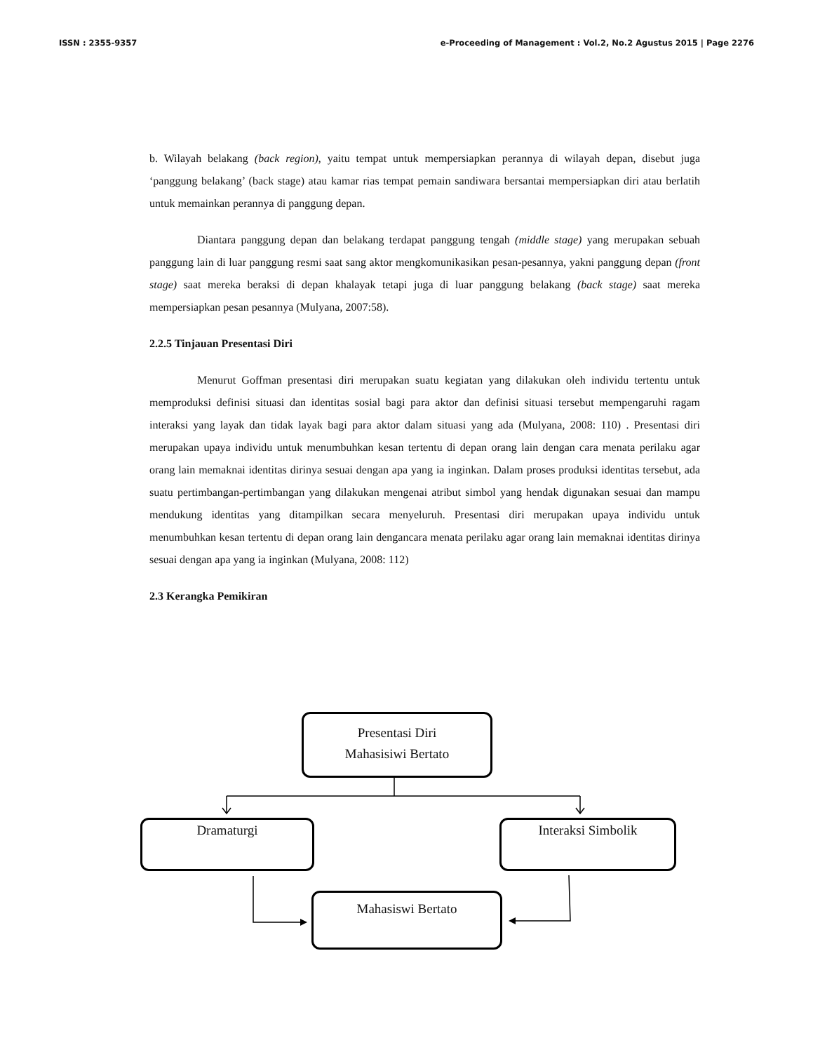ISSN : 2355-9357 e-Proceeding of Management : Vol.2, No.2 Agustus 2015 | Page 2276
b. Wilayah belakang (back region), yaitu tempat untuk mempersiapkan perannya di wilayah depan, disebut juga ‘panggung belakang’ (back stage) atau kamar rias tempat pemain sandiwara bersantai mempersiapkan diri atau berlatih untuk memainkan perannya di panggung depan.
Diantara panggung depan dan belakang terdapat panggung tengah (middle stage) yang merupakan sebuah panggung lain di luar panggung resmi saat sang aktor mengkomunikasikan pesan-pesannya, yakni panggung depan (front stage) saat mereka beraksi di depan khalayak tetapi juga di luar panggung belakang (back stage) saat mereka mempersiapkan pesan pesannya (Mulyana, 2007:58).
2.2.5 Tinjauan Presentasi Diri
Menurut Goffman presentasi diri merupakan suatu kegiatan yang dilakukan oleh individu tertentu untuk memproduksi definisi situasi dan identitas sosial bagi para aktor dan definisi situasi tersebut mempengaruhi ragam interaksi yang layak dan tidak layak bagi para aktor dalam situasi yang ada (Mulyana, 2008: 110) . Presentasi diri merupakan upaya individu untuk menumbuhkan kesan tertentu di depan orang lain dengan cara menata perilaku agar orang lain memaknai identitas dirinya sesuai dengan apa yang ia inginkan. Dalam proses produksi identitas tersebut, ada suatu pertimbangan-pertimbangan yang dilakukan mengenai atribut simbol yang hendak digunakan sesuai dan mampu mendukung identitas yang ditampilkan secara menyeluruh. Presentasi diri merupakan upaya individu untuk menumbuhkan kesan tertentu di depan orang lain dengancara menata perilaku agar orang lain memaknai identitas dirinya sesuai dengan apa yang ia inginkan (Mulyana, 2008: 112)
2.3 Kerangka Pemikiran
Presentasi Diri
Mahasisiwi Bertato
Dramaturgi Interaksi Simbolik
Mahasiswi Bertato